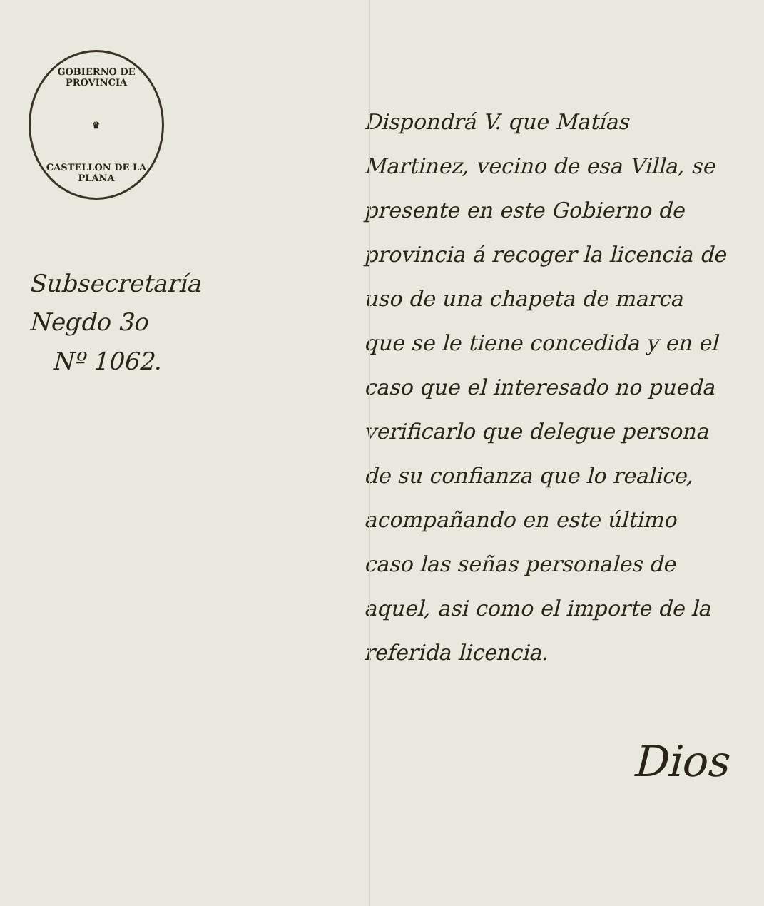GOBIERNO DE PROVINCIA
♛
CASTELLON DE LA PLANA
Subsecretaría
Negdo 3o
Nº 1062.
Dispondrá V. que Matías Martinez, vecino de esa Villa, se presente en este Gobierno de provincia á recoger la licencia de uso de una chapeta de marca que se le tiene concedida y en el caso que el interesado no pueda verificarlo que delegue persona de su confianza que lo realice, acompañando en este último caso las señas personales de aquel, asi como el importe de la referida licencia.
Dios